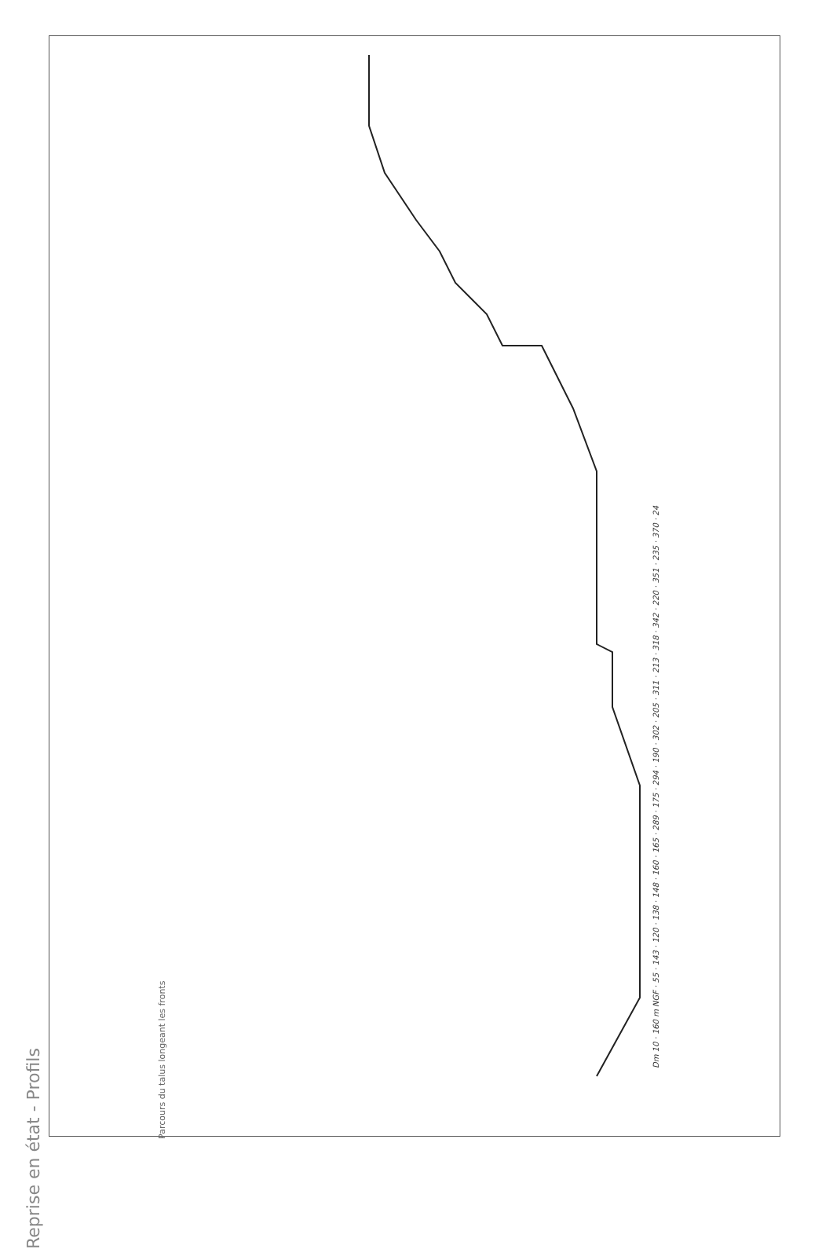Reprise en état - Profils
Parcours du talus longeant les fronts
Dm 10 · 160 m NGF · 55 · 143 · 120 · 138 · 148 · 160 · 165 · 289 · 175 · 294 · 190 · 302 · 205 · 311 · 213 · 318 · 342 · 220 · 351 · 235 · 370 · 24